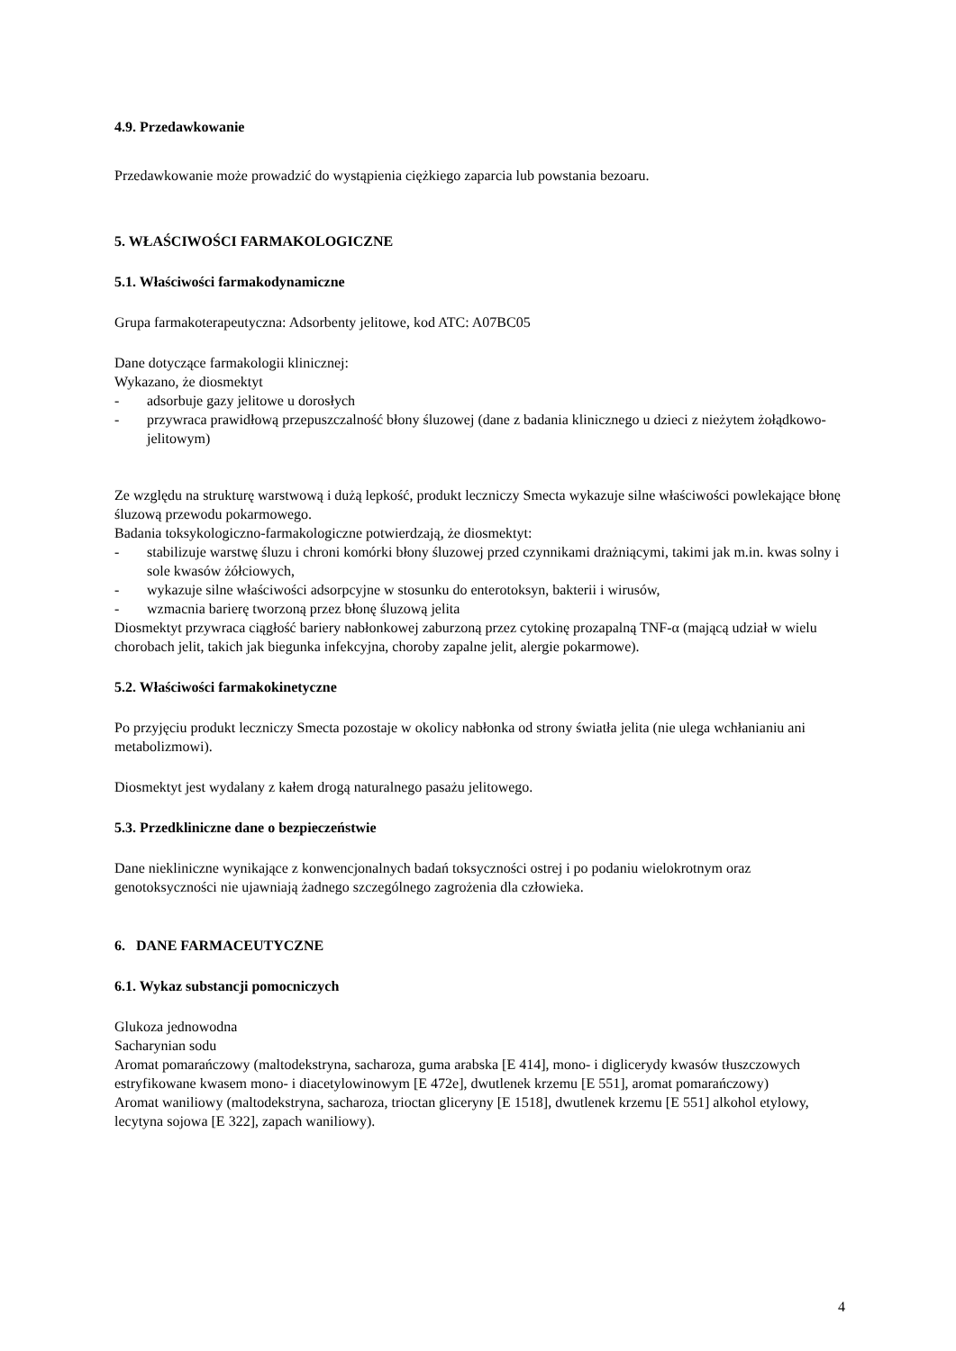4.9. Przedawkowanie
Przedawkowanie może prowadzić do wystąpienia ciężkiego zaparcia lub powstania bezoaru.
5. WŁAŚCIWOŚCI FARMAKOLOGICZNE
5.1. Właściwości farmakodynamiczne
Grupa farmakoterapeutyczna: Adsorbenty jelitowe, kod ATC: A07BC05
Dane dotyczące farmakologii klinicznej:
Wykazano, że diosmektyt
- adsorbuje gazy jelitowe u dorosłych
- przywraca prawidłową przepuszczalność błony śluzowej (dane z badania klinicznego u dzieci z nieżytem żołądkowo-jelitowym)
Ze względu na strukturę warstwową i dużą lepkość, produkt leczniczy Smecta wykazuje silne właściwości powlekające błonę śluzową przewodu pokarmowego.
Badania toksykologiczno-farmakologiczne potwierdzają, że diosmektyt:
- stabilizuje warstwę śluzu i chroni komórki błony śluzowej przed czynnikami drażniącymi, takimi jak m.in. kwas solny i sole kwasów żółciowych,
- wykazuje silne właściwości adsorpcyjne w stosunku do enterotoksyn, bakterii i wirusów,
- wzmacnia barierę tworzoną przez błonę śluzową jelita
Diosmektyt przywraca ciągłość bariery nabłonkowej zaburzoną przez cytokinę prozapalną TNF-α (mającą udział w wielu chorobach jelit, takich jak biegunka infekcyjna, choroby zapalne jelit, alergie pokarmowe).
5.2. Właściwości farmakokinetyczne
Po przyjęciu produkt leczniczy Smecta pozostaje w okolicy nabłonka od strony światła jelita (nie ulega wchłanianiu ani metabolizmowi).
Diosmektyt jest wydalany z kałem drogą naturalnego pasażu jelitowego.
5.3. Przedkliniczne dane o bezpieczeństwie
Dane niekliniczne wynikające z konwencjonalnych badań toksyczności ostrej i po podaniu wielokrotnym oraz genotoksyczności nie ujawniają żadnego szczególnego zagrożenia dla człowieka.
6. DANE FARMACEUTYCZNE
6.1. Wykaz substancji pomocniczych
Glukoza jednowodna
Sacharynian sodu
Aromat pomarańczowy (maltodekstryna, sacharoza, guma arabska [E 414], mono- i diglicerydy kwasów tłuszczowych estryfikowane kwasem mono- i diacetylowinowym [E 472e], dwutlenek krzemu [E 551], aromat pomarańczowy)
Aromat waniliowy (maltodekstryna, sacharoza, trioctan gliceryny [E 1518], dwutlenek krzemu [E 551] alkohol etylowy, lecytyna sojowa [E 322], zapach waniliowy).
4